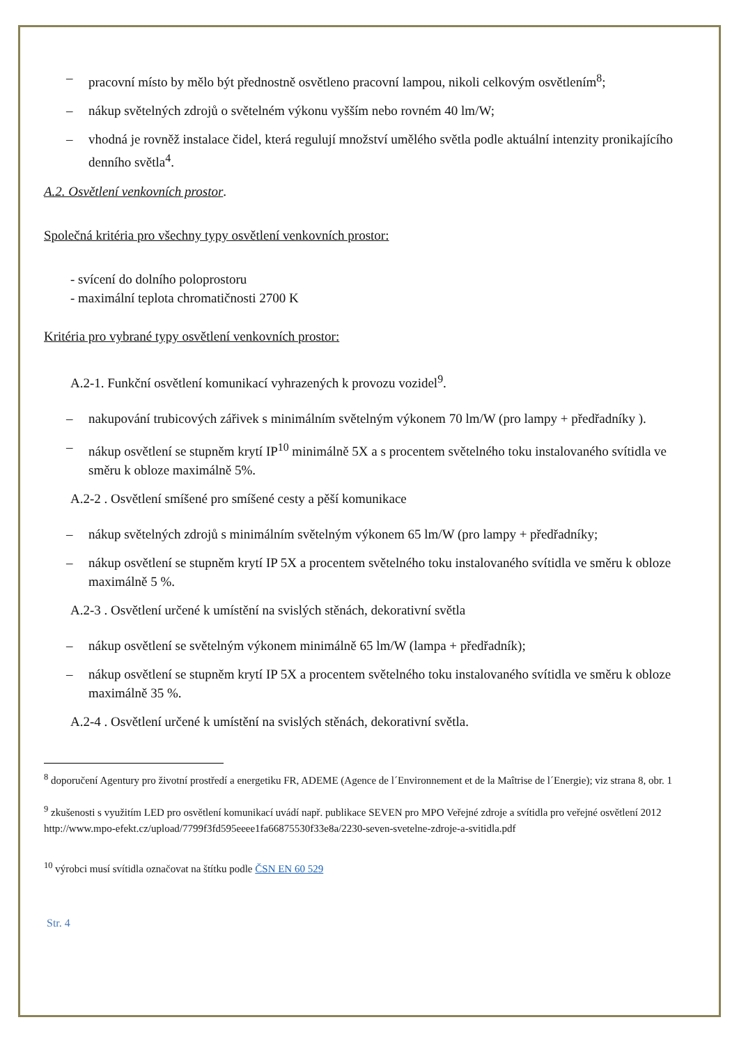– pracovní místo by mělo být přednostně osvětleno pracovní lampou, nikoli celkovým osvětlením<sup>8</sup>;
– nákup světelných zdrojů o světelném výkonu vyšším nebo rovném 40 lm/W;
– vhodná je rovněž instalace čidel, která regulují množství umělého světla podle aktuální intenzity pronikajícího denního světla<sup>4</sup>.
A.2. Osvětlení venkovních prostor.
Společná kritéria pro všechny typy osvětlení venkovních prostor:
- svícení do dolního poloprostoru
- maximální teplota chromatičnosti 2700 K
Kritéria pro vybrané typy osvětlení venkovních prostor:
A.2-1. Funkční osvětlení komunikací vyhrazených k provozu vozidel<sup>9</sup>.
– nakupování trubicových zářivek s minimálním světelným výkonem 70 lm/W (pro lampy + předřadníky ).
– nákup osvětlení se stupněm krytí IP<sup>10</sup> minimálně 5X a s procentem světelného toku instalovaného svítidla ve směru k obloze maximálně 5%.
A.2-2 . Osvětlení smíšené pro smíšené cesty a pěší komunikace
– nákup světelných zdrojů s minimálním světelným výkonem 65 lm/W (pro lampy + předřadníky;
– nákup osvětlení se stupněm krytí IP 5X a procentem světelného toku instalovaného svítidla ve směru k obloze maximálně 5 %.
A.2-3 . Osvětlení určené k umístění na svislých stěnách, dekorativní světla
– nákup osvětlení se světelným výkonem minimálně 65 lm/W (lampa + předřadník);
– nákup osvětlení se stupněm krytí IP 5X a procentem světelného toku instalovaného svítidla ve směru k obloze maximálně 35 %.
A.2-4 . Osvětlení určené k umístění na svislých stěnách, dekorativní světla.
<sup>8</sup> doporučení Agentury pro životní prostředí a energetiku FR, ADEME (Agence de l´Environnement et de la Maîtrise de l´Energie); viz strana 8, obr. 1
<sup>9</sup> zkušenosti s využitím LED pro osvětlení komunikací uvádí např. publikace SEVEN pro MPO Veřejné zdroje a svítidla pro veřejné osvětlení 2012 http://www.mpo-efekt.cz/upload/7799f3fd595eeee1fa66875530f33e8a/2230-seven-svetelne-zdroje-a-svitidla.pdf
<sup>10</sup> výrobci musí svítidla označovat na štítku podle ČSN EN 60 529
Str. 4